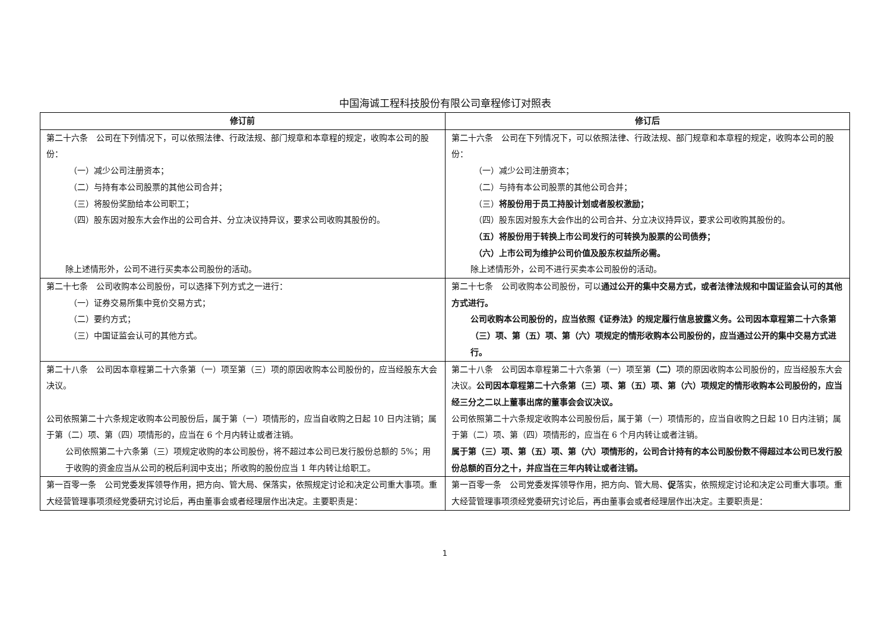中国海诚工程科技股份有限公司章程修订对照表
| 修订前 | 修订后 |
| --- | --- |
| 第二十六条 公司在下列情况下，可以依照法律、行政法规、部门规章和本章程的规定，收购本公司的股份： （一）减少公司注册资本； （二）与持有本公司股票的其他公司合并； （三）将股份奖励给本公司职工； （四）股东因对股东大会作出的公司合并、分立决议持异议，要求公司收购其股份的。 除上述情形外，公司不进行买卖本公司股份的活动。 | 第二十六条 公司在下列情况下，可以依照法律、行政法规、部门规章和本章程的规定，收购本公司的股份： （一）减少公司注册资本； （二）与持有本公司股票的其他公司合并； （三） 将股份用于员工持股计划或者股权激励； （四）股东因对股东大会作出的公司合并、分立决议持异议，要求公司收购其股份的。 （五）将股份用于转换上市公司发行的可转换为股票的公司债券； （六）上市公司为维护公司价值及股东权益所必需。 除上述情形外，公司不进行买卖本公司股份的活动。 |
| 第二十七条 公司收购本公司股份，可以选择下列方式之一进行： （一）证券交易所集中竞价交易方式； （二）要约方式； （三）中国证监会认可的其他方式。 | 第二十七条 公司收购本公司股份，可以 通过公开的集中交易方式，或者法律法规和中国证监会认可的其他方式进行。 公司收购本公司股份的，应当依照《证券法》的规定履行信息披露义务。公司因本章程第二十六条第（三）项、第（五）项、第（六）项规定的情形收购本公司股份的，应当通过公开的集中交易方式进行。 |
| 第二十八条 公司因本章程第二十六条第（一）项至第（三）项的原因收购本公司股份的，应当经股东大会决议。 公司依照第二十六条规定收购本公司股份后，属于第（一）项情形的，应当自收购之日起 10 日内注销；属于第（二）项、第（四）项情形的，应当在 6 个月内转让或者注销。 公司依照第二十六条第（三）项规定收购的本公司股份，将不超过本公司已发行股份总额的 5%；用于收购的资金应当从公司的税后利润中支出；所收购的股份应当 1 年内转让给职工。 | 第二十八条 公司因本章程第二十六条第（一）项至第 （二） 项的原因收购本公司股份的，应当经股东大会决议。 公司因本章程第二十六条第（三）项、第（五）项、第（六）项规定的情形收购本公司股份的，应当经三分之二以上董事出席的董事会会议决议。 公司依照第二十六条规定收购本公司股份后，属于第（一）项情形的，应当自收购之日起 10 日内注销；属于第（二）项、第（四）项情形的，应当在 6 个月内转让或者注销。 属于第（三）项、第（五）项、第（六）项情形的，公司合计持有的本公司股份数不得超过本公司已发行股份总额的百分之十，并应当在三年内转让或者注销。 |
| 第一百零一条 公司党委发挥领导作用，把方向、管大局、保落实，依照规定讨论和决定公司重大事项。重大经营管理事项须经党委研究讨论后，再由董事会或者经理层作出决定。主要职责是： | 第一百零一条 公司党委发挥领导作用，把方向、管大局、 促 落实，依照规定讨论和决定公司重大事项。重大经营管理事项须经党委研究讨论后，再由董事会或者经理层作出决定。主要职责是： |
1